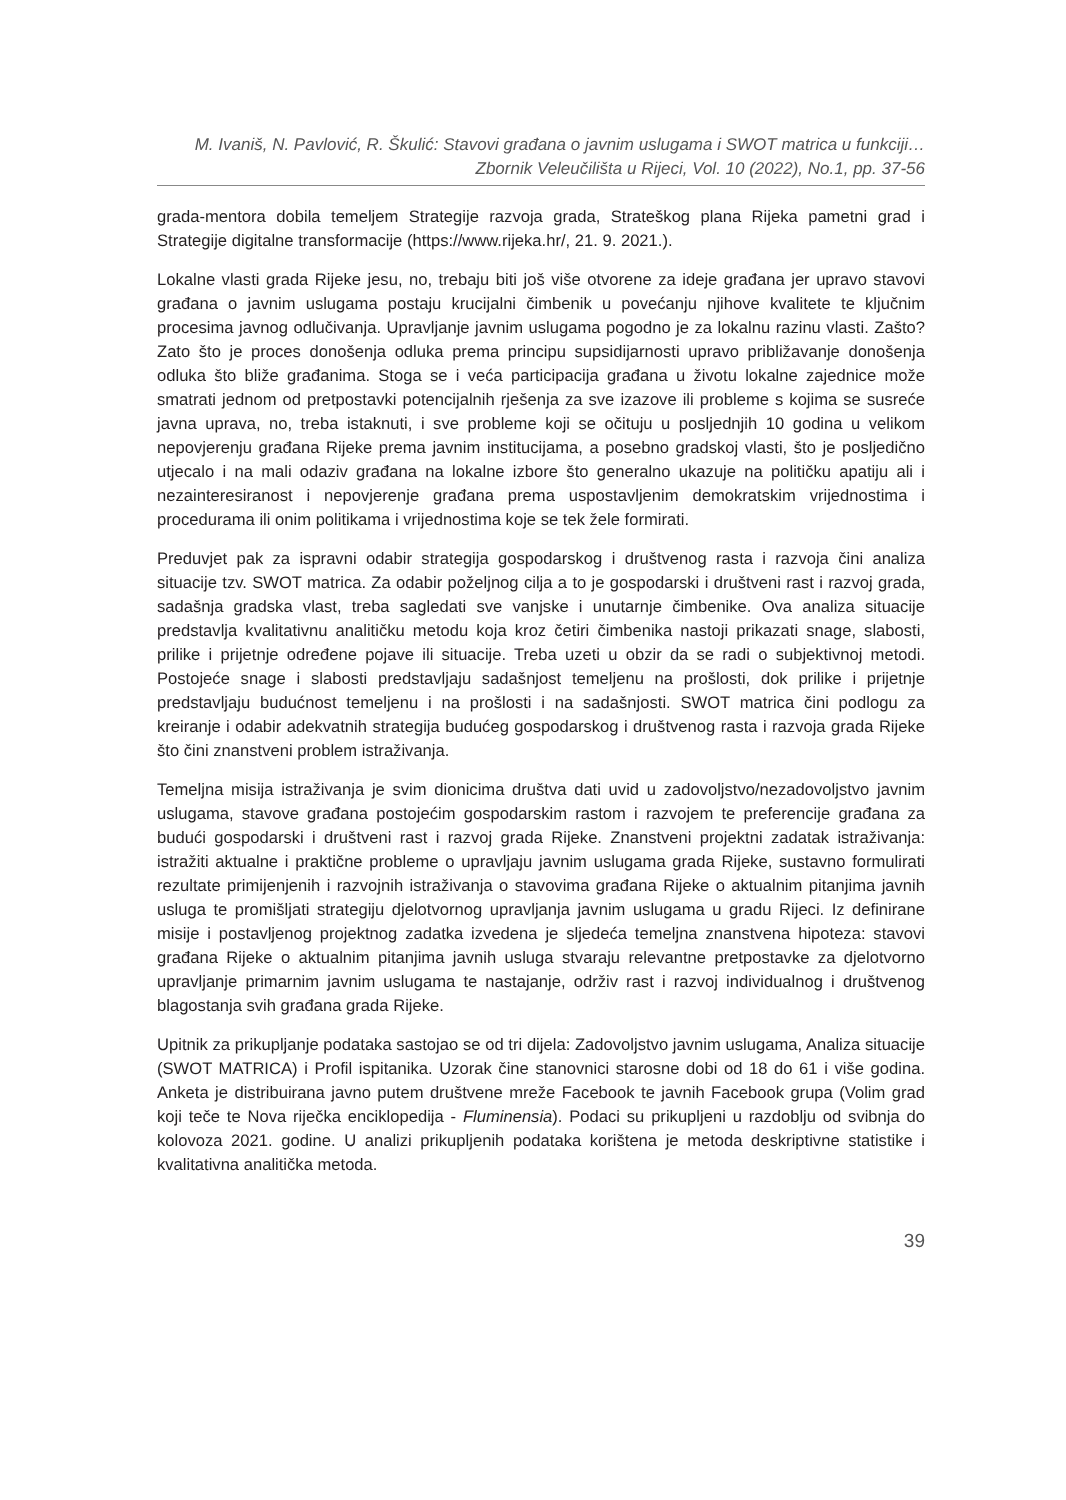M. Ivaniš, N. Pavlović, R. Škulić: Stavovi građana o javnim uslugama i SWOT matrica u funkciji…
Zbornik Veleučilišta u Rijeci, Vol. 10 (2022), No.1, pp. 37-56
grada-mentora dobila temeljem Strategije razvoja grada, Strateškog plana Rijeka pametni grad i Strategije digitalne transformacije (https://www.rijeka.hr/, 21. 9. 2021.).
Lokalne vlasti grada Rijeke jesu, no, trebaju biti još više otvorene za ideje građana jer upravo stavovi građana o javnim uslugama postaju krucijalni čimbenik u povećanju njihove kvalitete te ključnim procesima javnog odlučivanja. Upravljanje javnim uslugama pogodno je za lokalnu razinu vlasti. Zašto? Zato što je proces donošenja odluka prema principu supsidijarnosti upravo približavanje donošenja odluka što bliže građanima. Stoga se i veća participacija građana u životu lokalne zajednice može smatrati jednom od pretpostavki potencijalnih rješenja za sve izazove ili probleme s kojima se susreće javna uprava, no, treba istaknuti, i sve probleme koji se očituju u posljednjih 10 godina u velikom nepovjerenju građana Rijeke prema javnim institucijama, a posebno gradskoj vlasti, što je posljedično utjecalo i na mali odaziv građana na lokalne izbore što generalno ukazuje na političku apatiju ali i nezainteresiranost i nepovjerenje građana prema uspostavljenim demokratskim vrijednostima i procedurama ili onim politikama i vrijednostima koje se tek žele formirati.
Preduvjet pak za ispravni odabir strategija gospodarskog i društvenog rasta i razvoja čini analiza situacije tzv. SWOT matrica. Za odabir poželjnog cilja a to je gospodarski i društveni rast i razvoj grada, sadašnja gradska vlast, treba sagledati sve vanjske i unutarnje čimbenike. Ova analiza situacije predstavlja kvalitativnu analitičku metodu koja kroz četiri čimbenika nastoji prikazati snage, slabosti, prilike i prijetnje određene pojave ili situacije. Treba uzeti u obzir da se radi o subjektivnoj metodi. Postojeće snage i slabosti predstavljaju sadašnjost temeljenu na prošlosti, dok prilike i prijetnje predstavljaju budućnost temeljenu i na prošlosti i na sadašnjosti. SWOT matrica čini podlogu za kreiranje i odabir adekvatnih strategija budućeg gospodarskog i društvenog rasta i razvoja grada Rijeke što čini znanstveni problem istraživanja.
Temeljna misija istraživanja je svim dionicima društva dati uvid u zadovoljstvo/nezadovoljstvo javnim uslugama, stavove građana postojećim gospodarskim rastom i razvojem te preferencije građana za budući gospodarski i društveni rast i razvoj grada Rijeke. Znanstveni projektni zadatak istraživanja: istražiti aktualne i praktične probleme o upravljaju javnim uslugama grada Rijeke, sustavno formulirati rezultate primijenjenih i razvojnih istraživanja o stavovima građana Rijeke o aktualnim pitanjima javnih usluga te promišljati strategiju djelotvornog upravljanja javnim uslugama u gradu Rijeci. Iz definirane misije i postavljenog projektnog zadatka izvedena je sljedeća temeljna znanstvena hipoteza: stavovi građana Rijeke o aktualnim pitanjima javnih usluga stvaraju relevantne pretpostavke za djelotvorno upravljanje primarnim javnim uslugama te nastajanje, održiv rast i razvoj individualnog i društvenog blagostanja svih građana grada Rijeke.
Upitnik za prikupljanje podataka sastojao se od tri dijela: Zadovoljstvo javnim uslugama, Analiza situacije (SWOT MATRICA) i Profil ispitanika. Uzorak čine stanovnici starosne dobi od 18 do 61 i više godina. Anketa je distribuirana javno putem društvene mreže Facebook te javnih Facebook grupa (Volim grad koji teče te Nova riječka enciklopedija - Fluminensia). Podaci su prikupljeni u razdoblju od svibnja do kolovoza 2021. godine. U analizi prikupljenih podataka korištena je metoda deskriptivne statistike i kvalitativna analitička metoda.
39